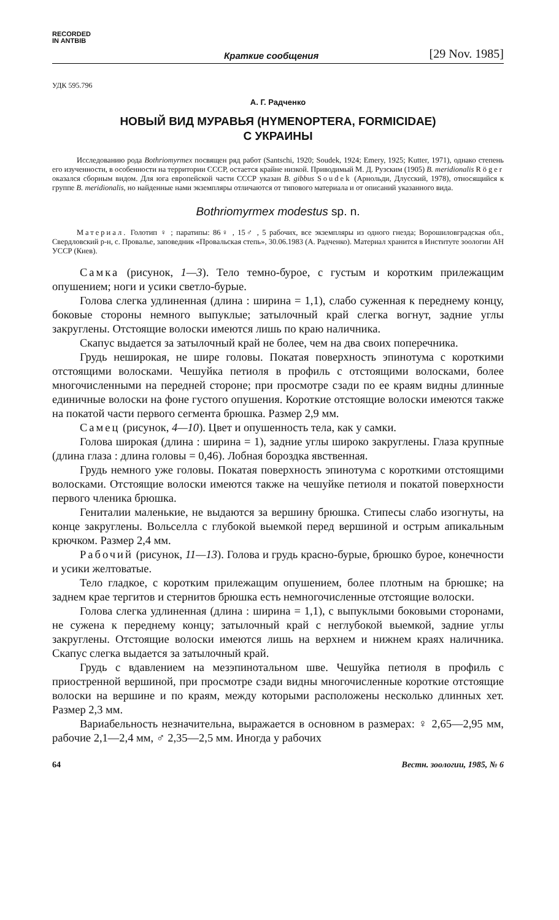RECORDED
IN ANTBIB
Краткие сообщения [29 Nov. 1985]
УДК 595.796
А. Г. Радченко
НОВЫЙ ВИД МУРАВЬЯ (HYMENOPTERA, FORMICIDAE)
С УКРАИНЫ
Исследованию рода Bothriomyrmex посвящен ряд работ (Santschi, 1920; Soudek, 1924; Emery, 1925; Kutter, 1971), однако степень его изученности, в особенности на территории СССР, остается крайне низкой. Приводимый М. Д. Рузским (1905) B. meridionalis Röger оказался сборным видом. Для юга европейской части СССР указан B. gibbus Soudek (Арнольди, Длусский, 1978), относящийся к группе B. meridionalis, но найденные нами экземпляры отличаются от типового материала и от описаний указанного вида.
Bothriomyrmex modestus sp. n.
Материал. Голотип ♀ ; паратипы: 86♀ , 15♂ , 5 рабочих, все экземпляры из одного гнезда; Ворошиловградская обл., Свердловский р-н, с. Провалье, заповедник «Провальская степь», 30.06.1983 (А. Радченко). Материал хранится в Институте зоологии АН УССР (Киев).
Самка (рисунок, 1—3). Тело темно-бурое, с густым и коротким прилежащим опушением; ноги и усики светло-бурые.
Голова слегка удлиненная (длина : ширина = 1,1), слабо суженная к переднему концу, боковые стороны немного выпуклые; затылочный край слегка вогнут, задние углы закруглены. Отстоящие волоски имеются лишь по краю наличника.
Скапус выдается за затылочный край не более, чем на два своих поперечника.
Грудь неширокая, не шире головы. Покатая поверхность эпинотума с короткими отстоящими волосками. Чешуйка петиоля в профиль с отстоящими волосками, более многочисленными на передней стороне; при просмотре сзади по ее краям видны длинные единичные волоски на фоне густого опушения. Короткие отстоящие волоски имеются также на покатой части первого сегмента брюшка. Размер 2,9 мм.
Самец (рисунок, 4—10). Цвет и опушенность тела, как у самки.
Голова широкая (длина : ширина = 1), задние углы широко закруглены. Глаза крупные (длина глаза : длина головы = 0,46). Лобная бороздка явственная.
Грудь немного уже головы. Покатая поверхность эпинотума с короткими отстоящими волосками. Отстоящие волоски имеются также на чешуйке петиоля и покатой поверхности первого членика брюшка.
Гениталии маленькие, не выдаются за вершину брюшка. Стипесы слабо изогнуты, на конце закруглены. Вольселла с глубокой выемкой перед вершиной и острым апикальным крючком. Размер 2,4 мм.
Рабочий (рисунок, 11—13). Голова и грудь красно-бурые, брюшко бурое, конечности и усики желтоватые.
Тело гладкое, с коротким прилежащим опушением, более плотным на брюшке; на заднем крае тергитов и стернитов брюшка есть немногочисленные отстоящие волоски.
Голова слегка удлиненная (длина : ширина = 1,1), с выпуклыми боковыми сторонами, не сужена к переднему концу; затылочный край с неглубокой выемкой, задние углы закруглены. Отстоящие волоски имеются лишь на верхнем и нижнем краях наличника. Скапус слегка выдается за затылочный край.
Грудь с вдавлением на мезэпинотальном шве. Чешуйка петиоля в профиль с приостренной вершиной, при просмотре сзади видны многочисленные короткие отстоящие волоски на вершине и по краям, между которыми расположены несколько длинных хет. Размер 2,3 мм.
Вариабельность незначительна, выражается в основном в размерах: ♀ 2,65—2,95 мм, рабочие 2,1—2,4 мм, ♂ 2,35—2,5 мм. Иногда у рабочих
64 Вестн. зоологии, 1985, № 6